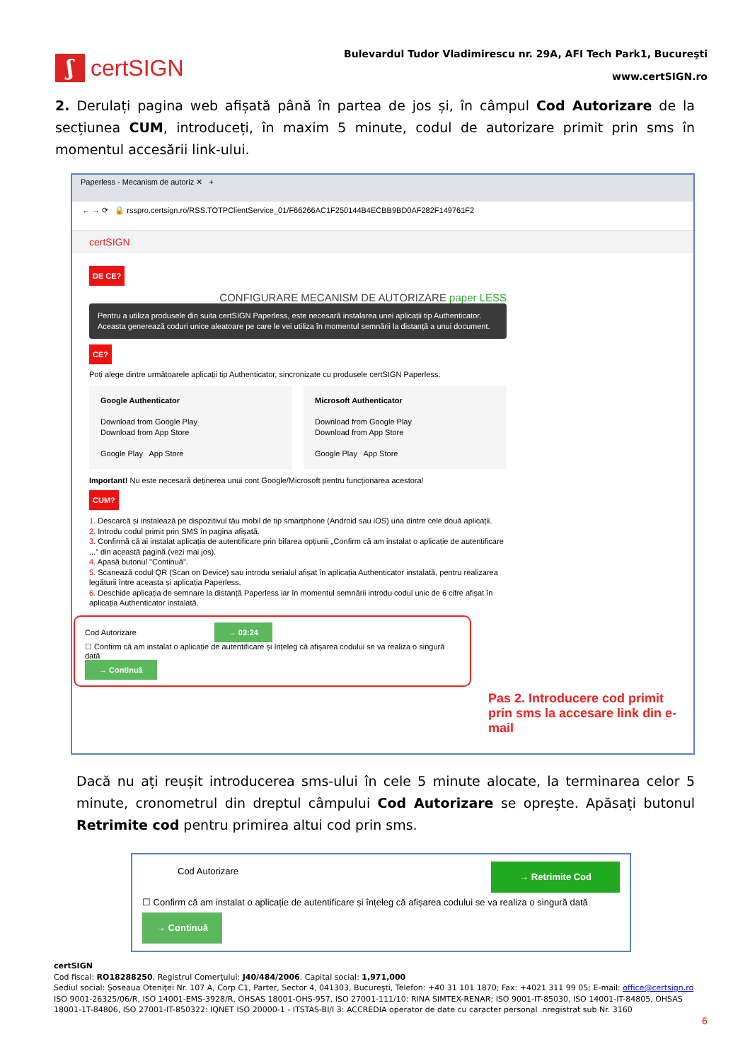ʃ
certSIGN
Bulevardul Tudor Vladimirescu nr. 29A, AFI Tech Park1, Bucureşti
www.certSIGN.ro
2. Derulați pagina web afișată până în partea de jos și, în câmpul Cod Autorizare de la secțiunea CUM, introduceți, în maxim 5 minute, codul de autorizare primit prin sms în momentul accesării link-ului.
Paperless - Mecanism de autoriz ✕ +
← → ⟳ 🔒 rsspro.certsign.ro/RSS.TOTPClientService_01/F66266AC1F250144B4ECBB9BD0AF282F149761F2
certSIGN
DE CE?
CONFIGURARE MECANISM DE AUTORIZARE paper LESS
Pentru a utiliza produsele din suita certSIGN Paperless, este necesară instalarea unei aplicații tip Authenticator. Aceasta generează coduri unice aleatoare pe care le vei utiliza în momentul semnării la distanță a unui document.
CE?
Poți alege dintre următoarele aplicații tip Authenticator, sincronizate cu produsele certSIGN Paperless:
Google Authenticator
Download from Google Play
Download from App Store
Google Play App Store
Microsoft Authenticator
Download from Google Play
Download from App Store
Google Play App Store
Important! Nu este necesară deținerea unui cont Google/Microsoft pentru funcționarea acestora!
CUM?
1. Descarcă și instalează pe dispozitivul tău mobil de tip smartphone (Android sau iOS) una dintre cele două aplicații.
2. Introdu codul primit prin SMS în pagina afișată.
3. Confirmă că ai instalat aplicația de autentificare prin bifarea opțiunii „Confirm că am instalat o aplicație de autentificare ...” din această pagină (vezi mai jos).
4. Apasă butonul "Continuă".
5. Scanează codul QR (Scan on Device) sau introdu serialul afișat în aplicația Authenticator instalată, pentru realizarea legăturii între aceasta și aplicația Paperless.
6. Deschide aplicația de semnare la distanță Paperless iar în momentul semnării introdu codul unic de 6 cifre afișat în aplicația Authenticator instalată.
Cod Autorizare → 03:24
☐ Confirm că am instalat o aplicație de autentificare și înțeleg că afișarea codului se va realiza o singură dată
→ Continuă
Pas 2. Introducere cod primit prin sms la accesare link din e-mail
Dacă nu ați reușit introducerea sms-ului în cele 5 minute alocate, la terminarea celor 5 minute, cronometrul din dreptul câmpului Cod Autorizare se oprește. Apăsați butonul Retrimite cod pentru primirea altui cod prin sms.
Cod Autorizare → Retrimite Cod
☐ Confirm că am instalat o aplicație de autentificare și înțeleg că afișarea codului se va realiza o singură dată
→ Continuă
certSIGN
Cod fiscal: RO18288250, Registrul Comerţului: J40/484/2006. Capital social: 1,971,000
Sediul social: Şoseaua Oteniţei Nr. 107 A, Corp C1, Parter, Sector 4, 041303, Bucureşti, Telefon: +40 31 101 1870; Fax: +4021 311 99 05; E-mail: office@certsign.ro
ISO 9001-26325/06/R, ISO 14001-EMS-3928/R, OHSAS 18001-OHS-957, ISO 27001-111/10: RINA SIMTEX-RENAR; ISO 9001-IT-85030, ISO 14001-IT-84805, OHSAS 18001-1T-84806, ISO 27001-IT-850322: IQNET ISO 20000-1 - ITSTAS-BI/I 3: ACCREDIA operator de date cu caracter personal .nregistrat sub Nr. 3160
6